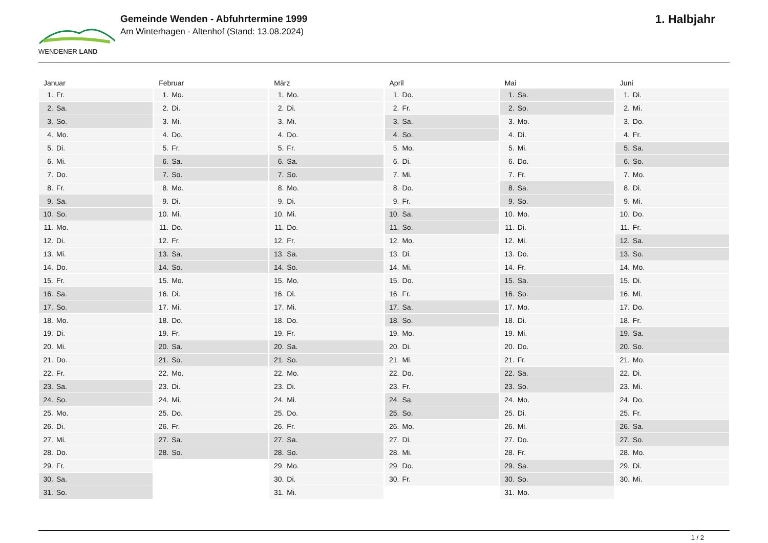WENDENER LAND
Gemeinde Wenden - Abfuhrtermine 1999
Am Winterhagen - Altenhof (Stand: 13.08.2024)
1. Halbjahr
Januar
| 1. | Fr. |
| 2. | Sa. |
| 3. | So. |
| 4. | Mo. |
| 5. | Di. |
| 6. | Mi. |
| 7. | Do. |
| 8. | Fr. |
| 9. | Sa. |
| 10. | So. |
| 11. | Mo. |
| 12. | Di. |
| 13. | Mi. |
| 14. | Do. |
| 15. | Fr. |
| 16. | Sa. |
| 17. | So. |
| 18. | Mo. |
| 19. | Di. |
| 20. | Mi. |
| 21. | Do. |
| 22. | Fr. |
| 23. | Sa. |
| 24. | So. |
| 25. | Mo. |
| 26. | Di. |
| 27. | Mi. |
| 28. | Do. |
| 29. | Fr. |
| 30. | Sa. |
| 31. | So. |
Februar
| 1. | Mo. |
| 2. | Di. |
| 3. | Mi. |
| 4. | Do. |
| 5. | Fr. |
| 6. | Sa. |
| 7. | So. |
| 8. | Mo. |
| 9. | Di. |
| 10. | Mi. |
| 11. | Do. |
| 12. | Fr. |
| 13. | Sa. |
| 14. | So. |
| 15. | Mo. |
| 16. | Di. |
| 17. | Mi. |
| 18. | Do. |
| 19. | Fr. |
| 20. | Sa. |
| 21. | So. |
| 22. | Mo. |
| 23. | Di. |
| 24. | Mi. |
| 25. | Do. |
| 26. | Fr. |
| 27. | Sa. |
| 28. | So. |
März
| 1. | Mo. |
| 2. | Di. |
| 3. | Mi. |
| 4. | Do. |
| 5. | Fr. |
| 6. | Sa. |
| 7. | So. |
| 8. | Mo. |
| 9. | Di. |
| 10. | Mi. |
| 11. | Do. |
| 12. | Fr. |
| 13. | Sa. |
| 14. | So. |
| 15. | Mo. |
| 16. | Di. |
| 17. | Mi. |
| 18. | Do. |
| 19. | Fr. |
| 20. | Sa. |
| 21. | So. |
| 22. | Mo. |
| 23. | Di. |
| 24. | Mi. |
| 25. | Do. |
| 26. | Fr. |
| 27. | Sa. |
| 28. | So. |
| 29. | Mo. |
| 30. | Di. |
| 31. | Mi. |
April
| 1. | Do. |
| 2. | Fr. |
| 3. | Sa. |
| 4. | So. |
| 5. | Mo. |
| 6. | Di. |
| 7. | Mi. |
| 8. | Do. |
| 9. | Fr. |
| 10. | Sa. |
| 11. | So. |
| 12. | Mo. |
| 13. | Di. |
| 14. | Mi. |
| 15. | Do. |
| 16. | Fr. |
| 17. | Sa. |
| 18. | So. |
| 19. | Mo. |
| 20. | Di. |
| 21. | Mi. |
| 22. | Do. |
| 23. | Fr. |
| 24. | Sa. |
| 25. | So. |
| 26. | Mo. |
| 27. | Di. |
| 28. | Mi. |
| 29. | Do. |
| 30. | Fr. |
Mai
| 1. | Sa. |
| 2. | So. |
| 3. | Mo. |
| 4. | Di. |
| 5. | Mi. |
| 6. | Do. |
| 7. | Fr. |
| 8. | Sa. |
| 9. | So. |
| 10. | Mo. |
| 11. | Di. |
| 12. | Mi. |
| 13. | Do. |
| 14. | Fr. |
| 15. | Sa. |
| 16. | So. |
| 17. | Mo. |
| 18. | Di. |
| 19. | Mi. |
| 20. | Do. |
| 21. | Fr. |
| 22. | Sa. |
| 23. | So. |
| 24. | Mo. |
| 25. | Di. |
| 26. | Mi. |
| 27. | Do. |
| 28. | Fr. |
| 29. | Sa. |
| 30. | So. |
| 31. | Mo. |
Juni
| 1. | Di. |
| 2. | Mi. |
| 3. | Do. |
| 4. | Fr. |
| 5. | Sa. |
| 6. | So. |
| 7. | Mo. |
| 8. | Di. |
| 9. | Mi. |
| 10. | Do. |
| 11. | Fr. |
| 12. | Sa. |
| 13. | So. |
| 14. | Mo. |
| 15. | Di. |
| 16. | Mi. |
| 17. | Do. |
| 18. | Fr. |
| 19. | Sa. |
| 20. | So. |
| 21. | Mo. |
| 22. | Di. |
| 23. | Mi. |
| 24. | Do. |
| 25. | Fr. |
| 26. | Sa. |
| 27. | So. |
| 28. | Mo. |
| 29. | Di. |
| 30. | Mi. |
1 / 2